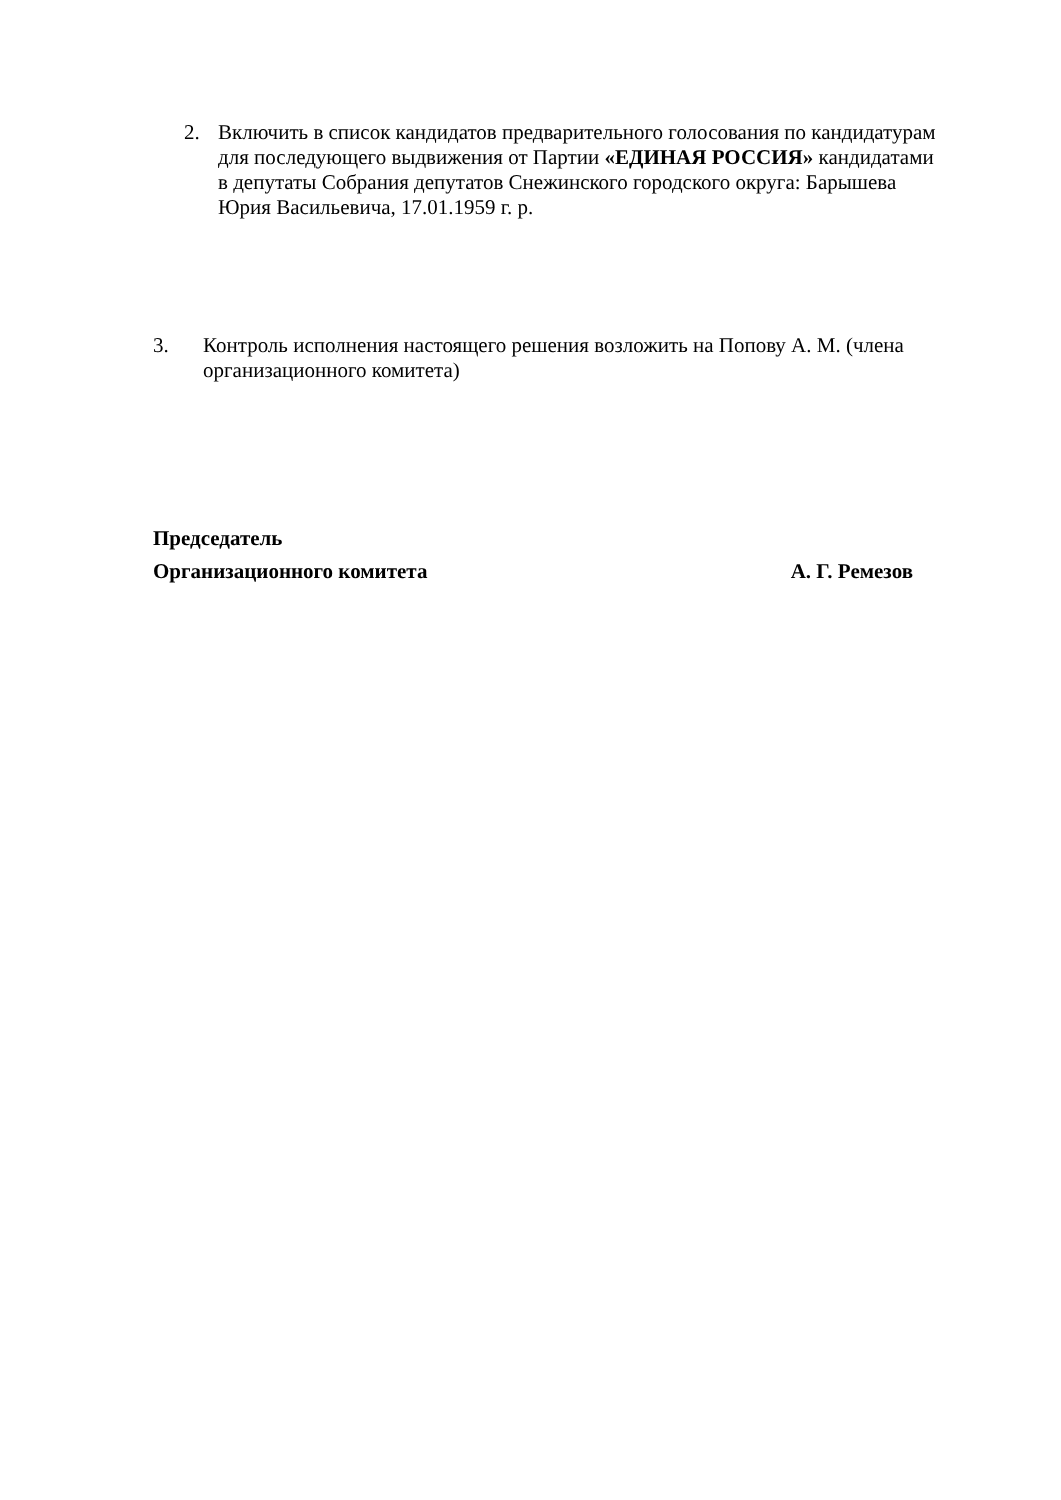2. Включить в список кандидатов предварительного голосования по кандидатурам для последующего выдвижения от Партии «ЕДИНАЯ РОССИЯ» кандидатами в депутаты Собрания депутатов Снежинского городского округа: Барышева Юрия Васильевича, 17.01.1959 г. р.
3. Контроль исполнения настоящего решения возложить на Попову А. М. (члена организационного комитета)
Председатель
Организационного комитета А. Г. Ремезов